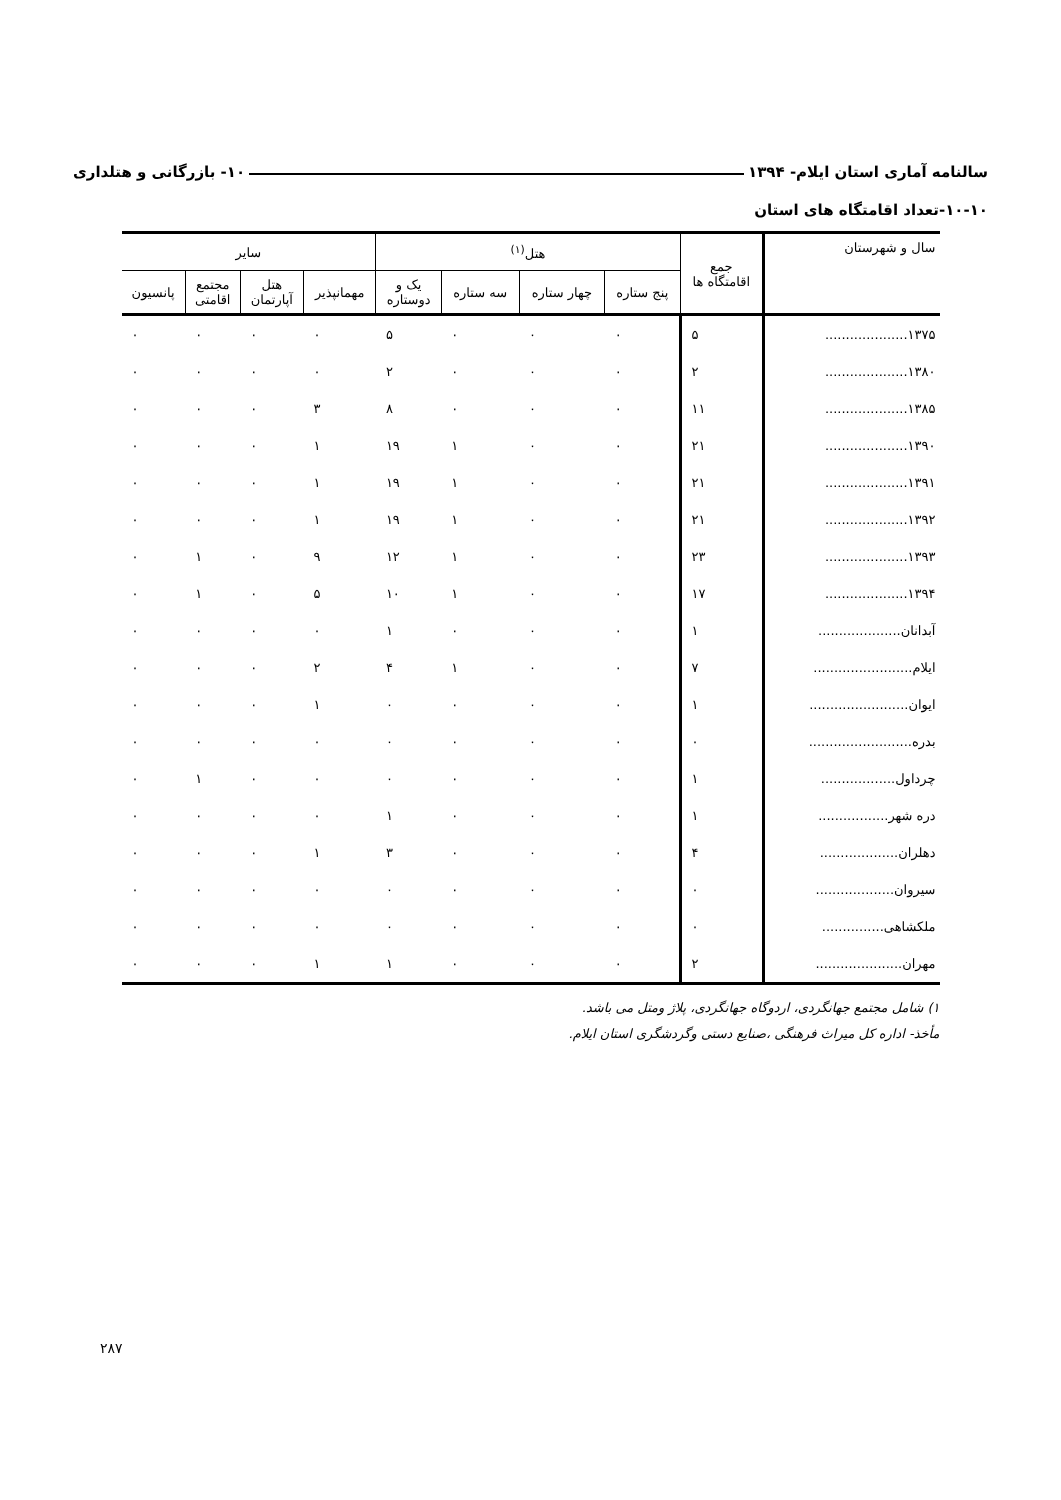سالنامه آماری استان ایلام- ۱۳۹۴ ۱۰- بازرگانی و هتلداری
۱۰-۱۰-تعداد اقامتگاه های استان
| سال و شهرستان | جمع اقامتگاه ها | هتل<sup>(۱)</sup> | | | | سایر | | | |
| --- | --- | --- | --- | --- | --- | --- | --- | --- | --- |
| | | پنج ستاره | چهار ستاره | سه ستاره | یک و دوستاره | مهمانپذیر | هتل آپارتمان | مجتمع اقامتی | پانسیون |
| ۱۳۷۵.................... | ۵ | ۰ | ۰ | ۰ | ۵ | ۰ | ۰ | ۰ | ۰ |
| ۱۳۸۰.................... | ۲ | ۰ | ۰ | ۰ | ۲ | ۰ | ۰ | ۰ | ۰ |
| ۱۳۸۵.................... | ۱۱ | ۰ | ۰ | ۰ | ۸ | ۳ | ۰ | ۰ | ۰ |
| ۱۳۹۰.................... | ۲۱ | ۰ | ۰ | ۱ | ۱۹ | ۱ | ۰ | ۰ | ۰ |
| ۱۳۹۱.................... | ۲۱ | ۰ | ۰ | ۱ | ۱۹ | ۱ | ۰ | ۰ | ۰ |
| ۱۳۹۲.................... | ۲۱ | ۰ | ۰ | ۱ | ۱۹ | ۱ | ۰ | ۰ | ۰ |
| ۱۳۹۳.................... | ۲۳ | ۰ | ۰ | ۱ | ۱۲ | ۹ | ۰ | ۱ | ۰ |
| ۱۳۹۴.................... | ۱۷ | ۰ | ۰ | ۱ | ۱۰ | ۵ | ۰ | ۱ | ۰ |
| آبدانان.................... | ۱ | ۰ | ۰ | ۰ | ۱ | ۰ | ۰ | ۰ | ۰ |
| ایلام........................ | ۷ | ۰ | ۰ | ۱ | ۴ | ۲ | ۰ | ۰ | ۰ |
| ایوان........................ | ۱ | ۰ | ۰ | ۰ | ۰ | ۱ | ۰ | ۰ | ۰ |
| بدره......................... | ۰ | ۰ | ۰ | ۰ | ۰ | ۰ | ۰ | ۰ | ۰ |
| چرداول.................. | ۱ | ۰ | ۰ | ۰ | ۰ | ۰ | ۰ | ۱ | ۰ |
| دره شهر................. | ۱ | ۰ | ۰ | ۰ | ۱ | ۰ | ۰ | ۰ | ۰ |
| دهلران................... | ۴ | ۰ | ۰ | ۰ | ۳ | ۱ | ۰ | ۰ | ۰ |
| سیروان................... | ۰ | ۰ | ۰ | ۰ | ۰ | ۰ | ۰ | ۰ | ۰ |
| ملکشاهی............... | ۰ | ۰ | ۰ | ۰ | ۰ | ۰ | ۰ | ۰ | ۰ |
| مهران..................... | ۲ | ۰ | ۰ | ۰ | ۱ | ۱ | ۰ | ۰ | ۰ |
۱) شامل مجتمع جهانگردی، اردوگاه جهانگردی، پلاژ ومتل می باشد.
مأخذ- اداره کل میراث فرهنگی ،صنایع دستی وگردشگری استان ایلام.
۲۸۷